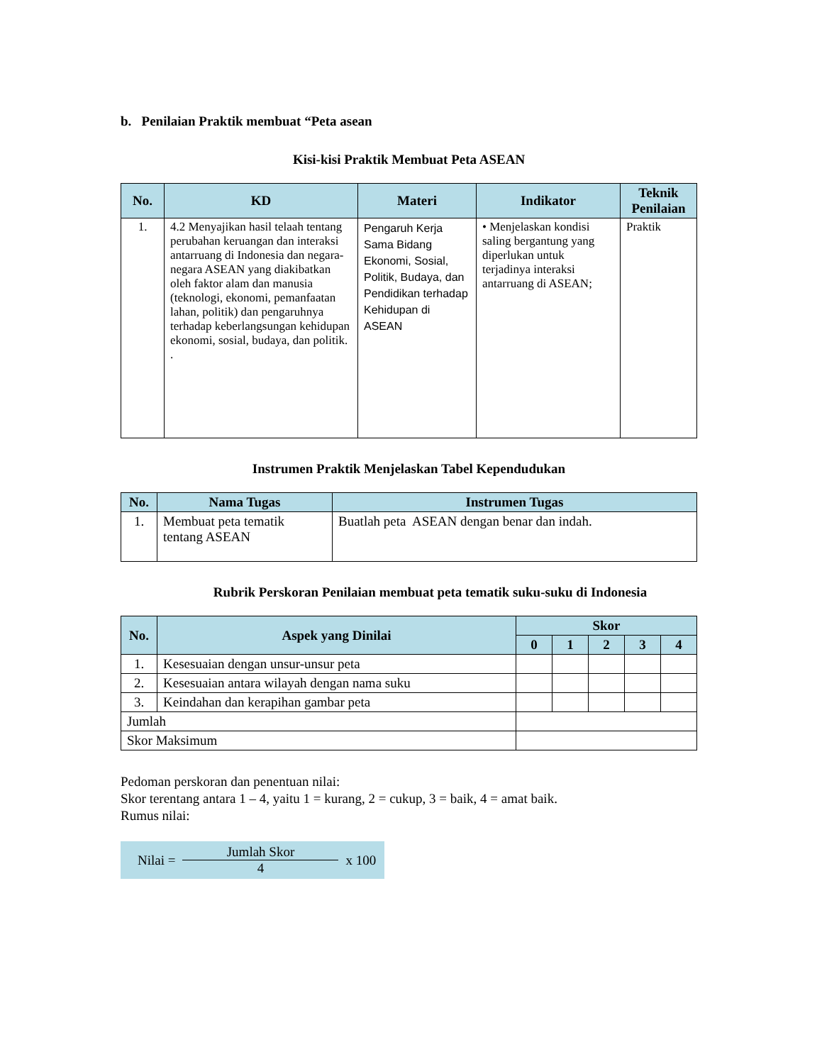b. Penilaian Praktik membuat “Peta asean
Kisi-kisi Praktik Membuat Peta ASEAN
| No. | KD | Materi | Indikator | Teknik Penilaian |
| --- | --- | --- | --- | --- |
| 1. | 4.2 Menyajikan hasil telaah tentang perubahan keruangan dan interaksi antarruang di Indonesia dan negara- negara ASEAN yang diakibatkan oleh faktor alam dan manusia (teknologi, ekonomi, pemanfaatan lahan, politik) dan pengaruhnya terhadap keberlangsungan kehidupan ekonomi, sosial, budaya, dan politik. . | Pengaruh Kerja Sama Bidang Ekonomi, Sosial, Politik, Budaya, dan Pendidikan terhadap Kehidupan di ASEAN | • Menjelaskan kondisi saling bergantung yang diperlukan untuk terjadinya interaksi antarruang di ASEAN; | Praktik |
Instrumen Praktik Menjelaskan Tabel Kependudukan
| No. | Nama Tugas | Instrumen Tugas |
| --- | --- | --- |
| 1. | Membuat peta tematik tentang ASEAN | Buatlah peta ASEAN dengan benar dan indah. |
Rubrik Perskoran Penilaian membuat peta tematik suku-suku di Indonesia
| No. | Aspek yang Dinilai | Skor | | | | |
| --- | --- | --- | --- | --- | --- | --- |
| | | 0 | 1 | 2 | 3 | 4 |
| 1. | Kesesuaian dengan unsur-unsur peta | | | | | |
| 2. | Kesesuaian antara wilayah dengan nama suku | | | | | |
| 3. | Keindahan dan kerapihan gambar peta | | | | | |
| Jumlah | | | | | | |
| Skor Maksimum | | | | | | |
Pedoman perskoran dan penentuan nilai:
Skor terentang antara 1 – 4, yaitu 1 = kurang, 2 = cukup, 3 = baik, 4 = amat baik.
Rumus nilai:
Nilai =
Jumlah Skor
4
x 100